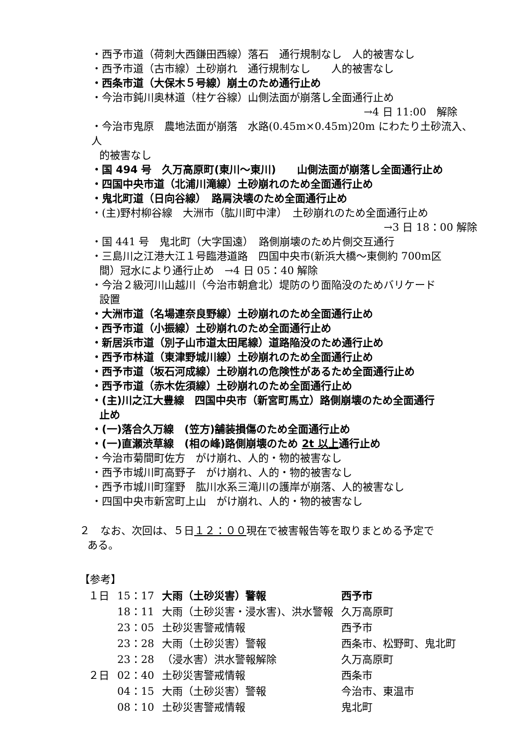・西予市道（荷刺大西鎌田西線）落石　通行規制なし　人的被害なし
・西予市道（古市線）土砂崩れ　通行規制なし　　人的被害なし
・西条市道（大保木５号線）崩土のため通行止め
・今治市鈍川奥林道（柱ケ谷線）山側法面が崩落し全面通行止め
→4 日 11:00　解除
・今治市鬼原　農地法面が崩落　水路(0.45m×0.45m)20m にわたり土砂流入、人
的被害なし
・国 494 号　久万高原町(東川～東川)　　山側法面が崩落し全面通行止め
・四国中央市道（北浦川滝線）土砂崩れのため全面通行止め
・鬼北町道（日向谷線）　路肩決壊のため全面通行止め
・(主)野村柳谷線　大洲市（肱川町中津）　土砂崩れのため全面通行止め
→3 日 18：00 解除
・国 441 号　鬼北町（大字国遠）　路側崩壊のため片側交互通行
・三島川之江港大江１号臨港道路　四国中央市(新浜大橋～東側約 700m区
間）冠水により通行止め　→4 日 05：40 解除
・今治２級河川山越川（今治市朝倉北）堤防のり面陥没のためバリケード
設置
・大洲市道（名場連奈良野線）土砂崩れのため全面通行止め
・西予市道（小振線）土砂崩れのため全面通行止め
・新居浜市道（別子山市道太田尾線）道路陥没のため通行止め
・西予市林道（東津野城川線）土砂崩れのため全面通行止め
・西予市道（坂石河成線）土砂崩れの危険性があるため全面通行止め
・西予市道（赤木佐須線）土砂崩れのため全面通行止め
・(主)川之江大豊線　四国中央市（新宮町馬立）路側崩壊のため全面通行
止め
・(一)落合久万線　(笠方)舗装損傷のため全面通行止め
・(一)直瀬渋草線　(相の峰)路側崩壊のため 2t 以上通行止め
・今治市菊間町佐方　がけ崩れ、人的・物的被害なし
・西予市城川町高野子　がけ崩れ、人的・物的被害なし
・西予市城川町窪野　肱川水系三滝川の護岸が崩落、人的被害なし
・四国中央市新宮町上山　がけ崩れ、人的・物的被害なし
２　なお、次回は、５日１２：００現在で被害報告等を取りまとめる予定で
ある。
【参考】
| １日 | 15：17 | 大雨（土砂災害）警報 | 西予市 |
| | 18：11 | 大雨（土砂災害・浸水害)、洪水警報 | 久万高原町 |
| | 23：05 | 土砂災害警戒情報 | 西予市 |
| | 23：28 | 大雨（土砂災害）警報 | 西条市、松野町、鬼北町 |
| | 23：28 | （浸水害）洪水警報解除 | 久万高原町 |
| ２日 | 02：40 | 土砂災害警戒情報 | 西条市 |
| | 04：15 | 大雨（土砂災害）警報 | 今治市、東温市 |
| | 08：10 | 土砂災害警戒情報 | 鬼北町 |